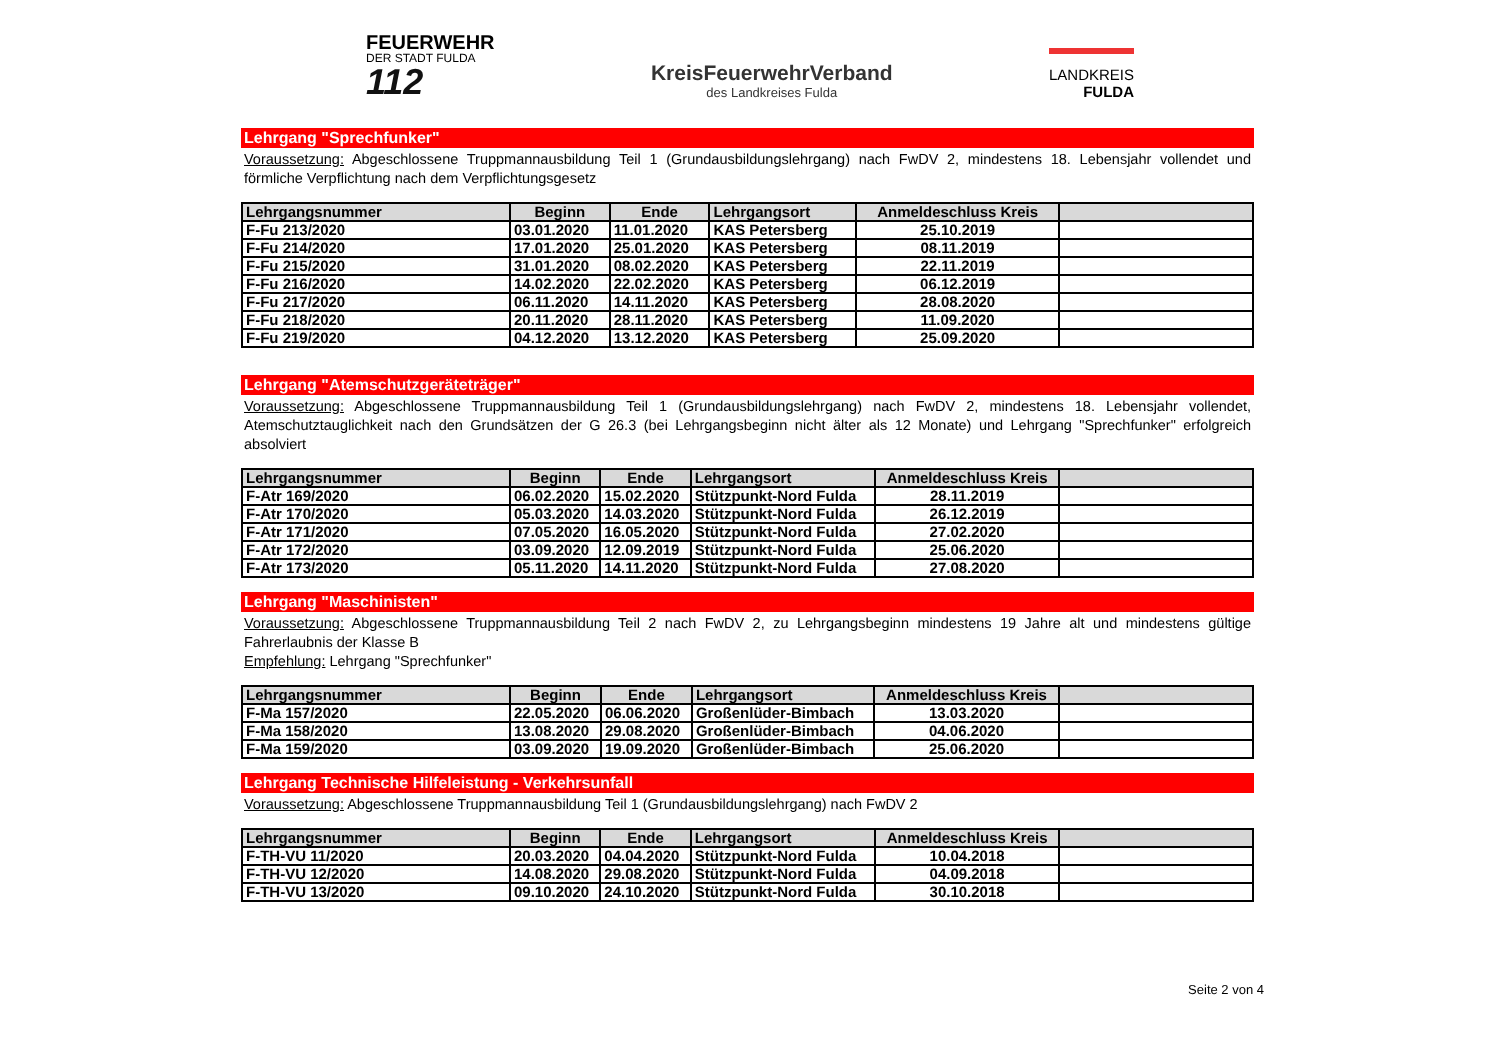FEUERWEHR
DER STADT FULDA
112
KreisFeuerwehrVerband
des Landkreises Fulda
LANDKREIS
FULDA
Lehrgang "Sprechfunker"
Voraussetzung: Abgeschlossene Truppmannausbildung Teil 1 (Grundausbildungslehrgang) nach FwDV 2, mindestens 18. Lebensjahr vollendet und förmliche Verpflichtung nach dem Verpflichtungsgesetz
| Lehrgangsnummer | Beginn | Ende | Lehrgangsort | Anmeldeschluss Kreis | |
| --- | --- | --- | --- | --- | --- |
| F-Fu 213/2020 | 03.01.2020 | 11.01.2020 | KAS Petersberg | 25.10.2019 | |
| F-Fu 214/2020 | 17.01.2020 | 25.01.2020 | KAS Petersberg | 08.11.2019 | |
| F-Fu 215/2020 | 31.01.2020 | 08.02.2020 | KAS Petersberg | 22.11.2019 | |
| F-Fu 216/2020 | 14.02.2020 | 22.02.2020 | KAS Petersberg | 06.12.2019 | |
| F-Fu 217/2020 | 06.11.2020 | 14.11.2020 | KAS Petersberg | 28.08.2020 | |
| F-Fu 218/2020 | 20.11.2020 | 28.11.2020 | KAS Petersberg | 11.09.2020 | |
| F-Fu 219/2020 | 04.12.2020 | 13.12.2020 | KAS Petersberg | 25.09.2020 | |
Lehrgang "Atemschutzgeräteträger"
Voraussetzung: Abgeschlossene Truppmannausbildung Teil 1 (Grundausbildungslehrgang) nach FwDV 2, mindestens 18. Lebensjahr vollendet, Atemschutztauglichkeit nach den Grundsätzen der G 26.3 (bei Lehrgangsbeginn nicht älter als 12 Monate) und Lehrgang "Sprechfunker" erfolgreich absolviert
| Lehrgangsnummer | Beginn | Ende | Lehrgangsort | Anmeldeschluss Kreis | |
| --- | --- | --- | --- | --- | --- |
| F-Atr 169/2020 | 06.02.2020 | 15.02.2020 | Stützpunkt-Nord Fulda | 28.11.2019 | |
| F-Atr 170/2020 | 05.03.2020 | 14.03.2020 | Stützpunkt-Nord Fulda | 26.12.2019 | |
| F-Atr 171/2020 | 07.05.2020 | 16.05.2020 | Stützpunkt-Nord Fulda | 27.02.2020 | |
| F-Atr 172/2020 | 03.09.2020 | 12.09.2019 | Stützpunkt-Nord Fulda | 25.06.2020 | |
| F-Atr 173/2020 | 05.11.2020 | 14.11.2020 | Stützpunkt-Nord Fulda | 27.08.2020 | |
Lehrgang "Maschinisten"
Voraussetzung: Abgeschlossene Truppmannausbildung Teil 2 nach FwDV 2, zu Lehrgangsbeginn mindestens 19 Jahre alt und mindestens gültige Fahrerlaubnis der Klasse B
Empfehlung: Lehrgang "Sprechfunker"
| Lehrgangsnummer | Beginn | Ende | Lehrgangsort | Anmeldeschluss Kreis | |
| --- | --- | --- | --- | --- | --- |
| F-Ma 157/2020 | 22.05.2020 | 06.06.2020 | Großenlüder-Bimbach | 13.03.2020 | |
| F-Ma 158/2020 | 13.08.2020 | 29.08.2020 | Großenlüder-Bimbach | 04.06.2020 | |
| F-Ma 159/2020 | 03.09.2020 | 19.09.2020 | Großenlüder-Bimbach | 25.06.2020 | |
Lehrgang Technische Hilfeleistung - Verkehrsunfall
Voraussetzung: Abgeschlossene Truppmannausbildung Teil 1 (Grundausbildungslehrgang) nach FwDV 2
| Lehrgangsnummer | Beginn | Ende | Lehrgangsort | Anmeldeschluss Kreis | |
| --- | --- | --- | --- | --- | --- |
| F-TH-VU 11/2020 | 20.03.2020 | 04.04.2020 | Stützpunkt-Nord Fulda | 10.04.2018 | |
| F-TH-VU 12/2020 | 14.08.2020 | 29.08.2020 | Stützpunkt-Nord Fulda | 04.09.2018 | |
| F-TH-VU 13/2020 | 09.10.2020 | 24.10.2020 | Stützpunkt-Nord Fulda | 30.10.2018 | |
Seite 2 von 4